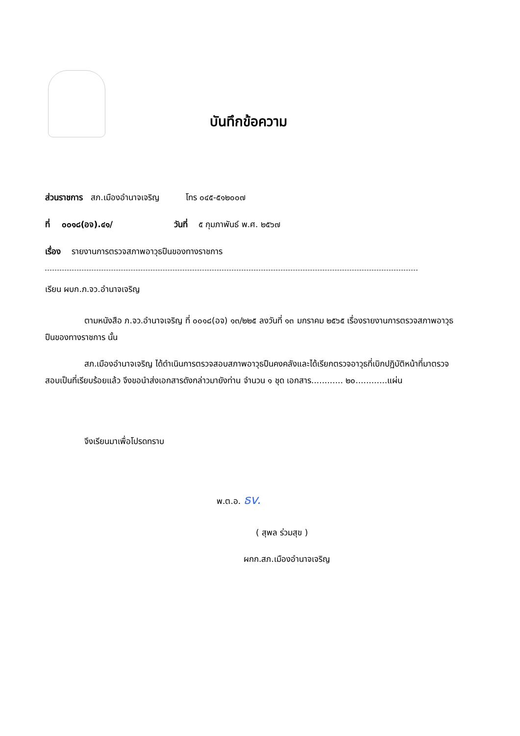บันทึกข้อความ
ส่วนราชการ สภ.เมืองอำนาจเจริญ โทร ๐๔๕-๕๑๒๐๐๗
ที่ ๐๐๑๘(อจ).๔๑/ วันที่ ๕ กุมภาพันธ์ พ.ศ. ๒๕๖๗
เรื่อง รายงานการตรวจสภาพอาวุธปืนของทางราชการ
เรียน ผบก.ภ.จว.อำนาจเจริญ
ตามหนังสือ ภ.จว.อำนาจเจริญ ที่ ๐๐๑๘(อจ) ๑๓/๒๒๕ ลงวันที่ ๑๓ มกราคม ๒๕๖๕ เรื่องรายงานการตรวจสภาพอาวุธปืนของทางราชการ นั้น
สภ.เมืองอำนาจเจริญ ได้ดำเนินการตรวจสอบสภาพอาวุธปืนคงคลังและได้เรียกตรวจอาวุธที่เบิกปฏิบัติหน้าที่มาตรวจสอบเป็นที่เรียบร้อยแล้ว จึงขอนำส่งเอกสารดังกล่าวมายังท่าน จำนวน ๑ ชุด เอกสาร............ ๒๐............แผ่น
จึงเรียนมาเพื่อโปรดทราบ
พ.ต.อ. ธv.
( สุพล ร่วมสุข )
ผกก.สภ.เมืองอำนาจเจริญ